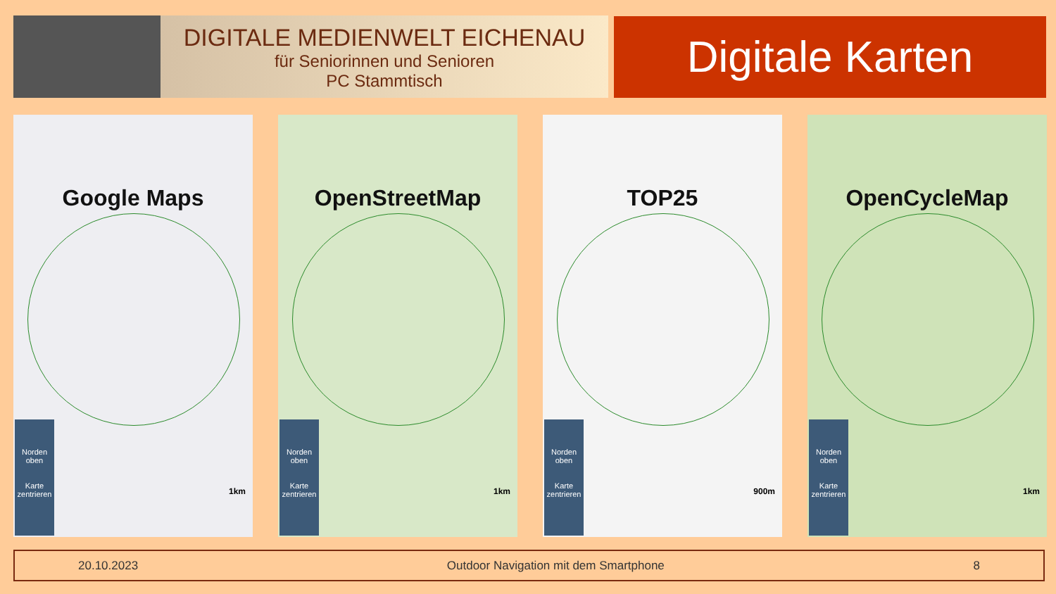DIGITALE MEDIENWELT EICHENAU
für Seniorinnen und Senioren
PC Stammtisch
Digitale Karten
Google Maps
Norden oben
Karte zentrieren
1km
OpenStreetMap
Norden oben
Karte zentrieren
1km
TOP25
Norden oben
Karte zentrieren
900m
OpenCycleMap
Norden oben
Karte zentrieren
1km
20.10.2023 Outdoor Navigation mit dem Smartphone 8